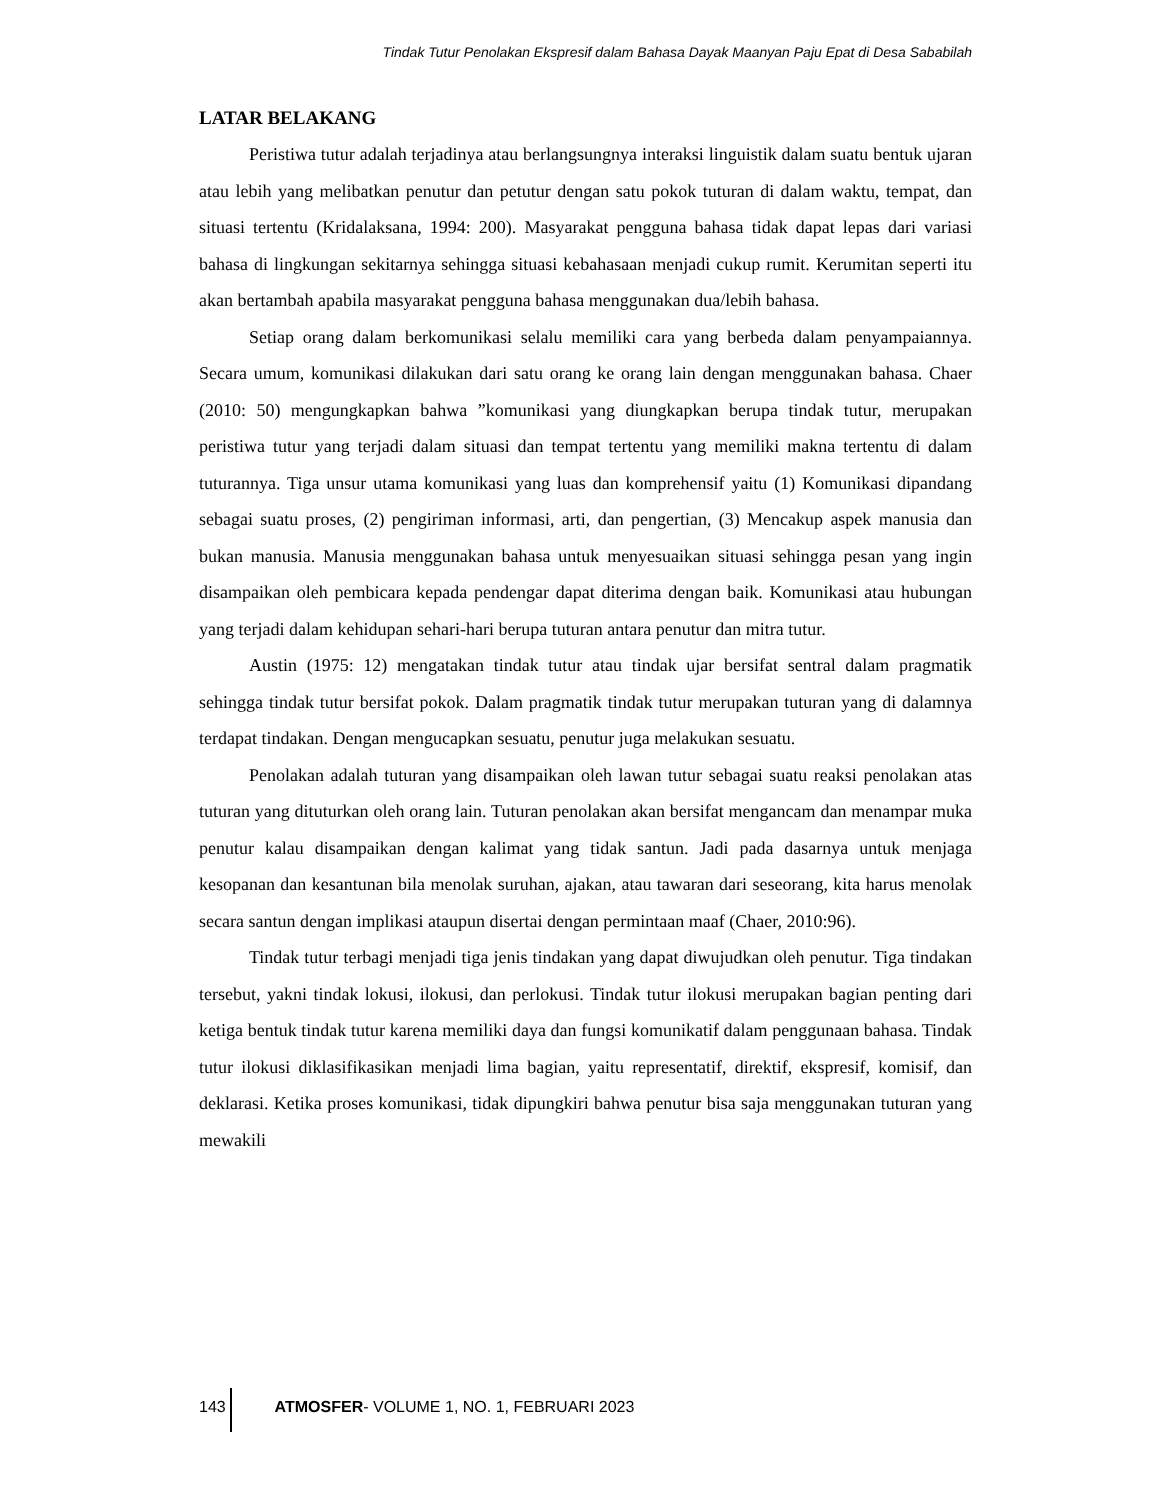Tindak Tutur Penolakan Ekspresif dalam Bahasa Dayak Maanyan Paju Epat di Desa Sababilah
LATAR BELAKANG
Peristiwa tutur adalah terjadinya atau berlangsungnya interaksi linguistik dalam suatu bentuk ujaran atau lebih yang melibatkan penutur dan petutur dengan satu pokok tuturan di dalam waktu, tempat, dan situasi tertentu (Kridalaksana, 1994: 200). Masyarakat pengguna bahasa tidak dapat lepas dari variasi bahasa di lingkungan sekitarnya sehingga situasi kebahasaan menjadi cukup rumit. Kerumitan seperti itu akan bertambah apabila masyarakat pengguna bahasa menggunakan dua/lebih bahasa.
Setiap orang dalam berkomunikasi selalu memiliki cara yang berbeda dalam penyampaiannya. Secara umum, komunikasi dilakukan dari satu orang ke orang lain dengan menggunakan bahasa. Chaer (2010: 50) mengungkapkan bahwa ”komunikasi yang diungkapkan berupa tindak tutur, merupakan peristiwa tutur yang terjadi dalam situasi dan tempat tertentu yang memiliki makna tertentu di dalam tuturannya. Tiga unsur utama komunikasi yang luas dan komprehensif yaitu (1) Komunikasi dipandang sebagai suatu proses, (2) pengiriman informasi, arti, dan pengertian, (3) Mencakup aspek manusia dan bukan manusia. Manusia menggunakan bahasa untuk menyesuaikan situasi sehingga pesan yang ingin disampaikan oleh pembicara kepada pendengar dapat diterima dengan baik. Komunikasi atau hubungan yang terjadi dalam kehidupan sehari-hari berupa tuturan antara penutur dan mitra tutur.
Austin (1975: 12) mengatakan tindak tutur atau tindak ujar bersifat sentral dalam pragmatik sehingga tindak tutur bersifat pokok. Dalam pragmatik tindak tutur merupakan tuturan yang di dalamnya terdapat tindakan. Dengan mengucapkan sesuatu, penutur juga melakukan sesuatu.
Penolakan adalah tuturan yang disampaikan oleh lawan tutur sebagai suatu reaksi penolakan atas tuturan yang dituturkan oleh orang lain. Tuturan penolakan akan bersifat mengancam dan menampar muka penutur kalau disampaikan dengan kalimat yang tidak santun. Jadi pada dasarnya untuk menjaga kesopanan dan kesantunan bila menolak suruhan, ajakan, atau tawaran dari seseorang, kita harus menolak secara santun dengan implikasi ataupun disertai dengan permintaan maaf (Chaer, 2010:96).
Tindak tutur terbagi menjadi tiga jenis tindakan yang dapat diwujudkan oleh penutur. Tiga tindakan tersebut, yakni tindak lokusi, ilokusi, dan perlokusi. Tindak tutur ilokusi merupakan bagian penting dari ketiga bentuk tindak tutur karena memiliki daya dan fungsi komunikatif dalam penggunaan bahasa. Tindak tutur ilokusi diklasifikasikan menjadi lima bagian, yaitu representatif, direktif, ekspresif, komisif, dan deklarasi. Ketika proses komunikasi, tidak dipungkiri bahwa penutur bisa saja menggunakan tuturan yang mewakili
143 ATMOSFER- VOLUME 1, NO. 1, FEBRUARI 2023